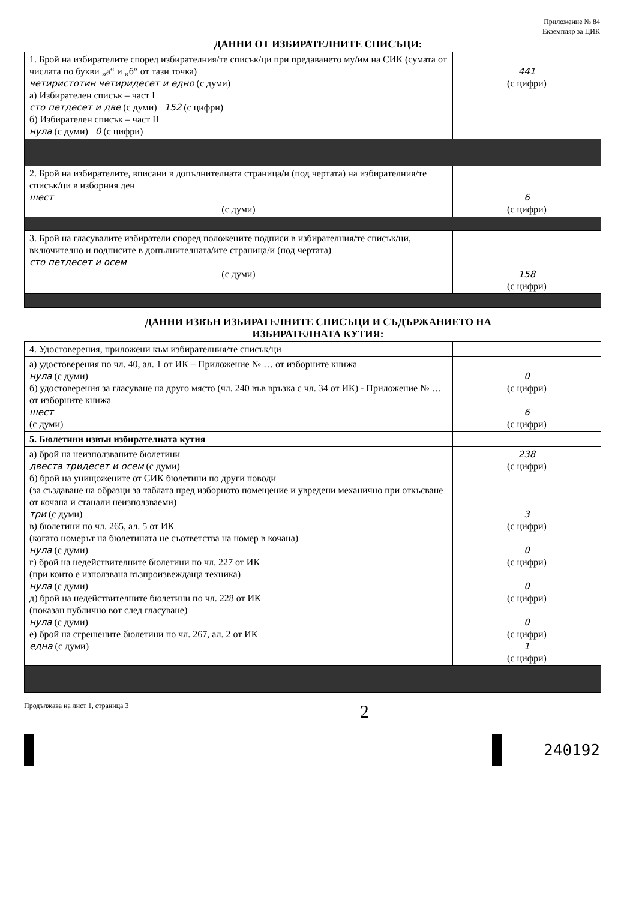Приложение № 84
Екземпляр за ЦИК
ДАННИ ОТ ИЗБИРАТЕЛНИТЕ СПИСЪЦИ:
| 1. Брой на избирателите според избирателния/те списък/ци при предаването му/им на СИК (сумата от числата по букви „а“ и „б“ от тази точка) четиристотин четиридесет и едно (с думи) а) Избирателен списък – част I сто петдесет и две (с думи) 152 (с цифри) б) Избирателен списък – част II нула (с думи) 0 (с цифри) | 441 (с цифри) |
| 2. Брой на избирателите, вписани в допълнителната страница/и (под чертата) на избирателния/те списък/ци в изборния ден шест (с думи) | 6 (с цифри) |
| 3. Брой на гласувалите избиратели според положените подписи в избирателния/те списък/ци, включително и подписите в допълнителната/ите страница/и (под чертата) сто петдесет и осем (с думи) | 158 (с цифри) |
ДАННИ ИЗВЪН ИЗБИРАТЕЛНИТЕ СПИСЪЦИ И СЪДЪРЖАНИЕТО НА
ИЗБИРАТЕЛНАТА КУТИЯ:
| 4. Удостоверения, приложени към избирателния/те списък/ци | |
| а) удостоверения по чл. 40, ал. 1 от ИК – Приложение № … от изборните книжа нула (с думи) б) удостоверения за гласуване на друго място (чл. 240 във връзка с чл. 34 от ИК) - Приложение № … от изборните книжа шест (с думи) | 0 (с цифри) 6 (с цифри) |
| 5. Бюлетини извън избирателната кутия | |
| а) брой на неизползваните бюлетини двеста тридесет и осем (с думи) б) брой на унищожените от СИК бюлетини по други поводи (за създаване на образци за таблата пред изборното помещение и увредени механично при откъсване от кочана и станали неизползваеми) три (с думи) в) бюлетини по чл. 265, ал. 5 от ИК (когато номерът на бюлетината не съответства на номер в кочана) нула (с думи) г) брой на недействителните бюлетини по чл. 227 от ИК (при които е използвана възпроизвеждаща техника) нула (с думи) д) брой на недействителните бюлетини по чл. 228 от ИК (показан публично вот след гласуване) нула (с думи) е) брой на сгрешените бюлетини по чл. 267, ал. 2 от ИК една (с думи) | 238 (с цифри) 3 (с цифри) 0 (с цифри) 0 (с цифри) 0 (с цифри) 1 (с цифри) |
Продължава на лист 1, страница 3 2
240192